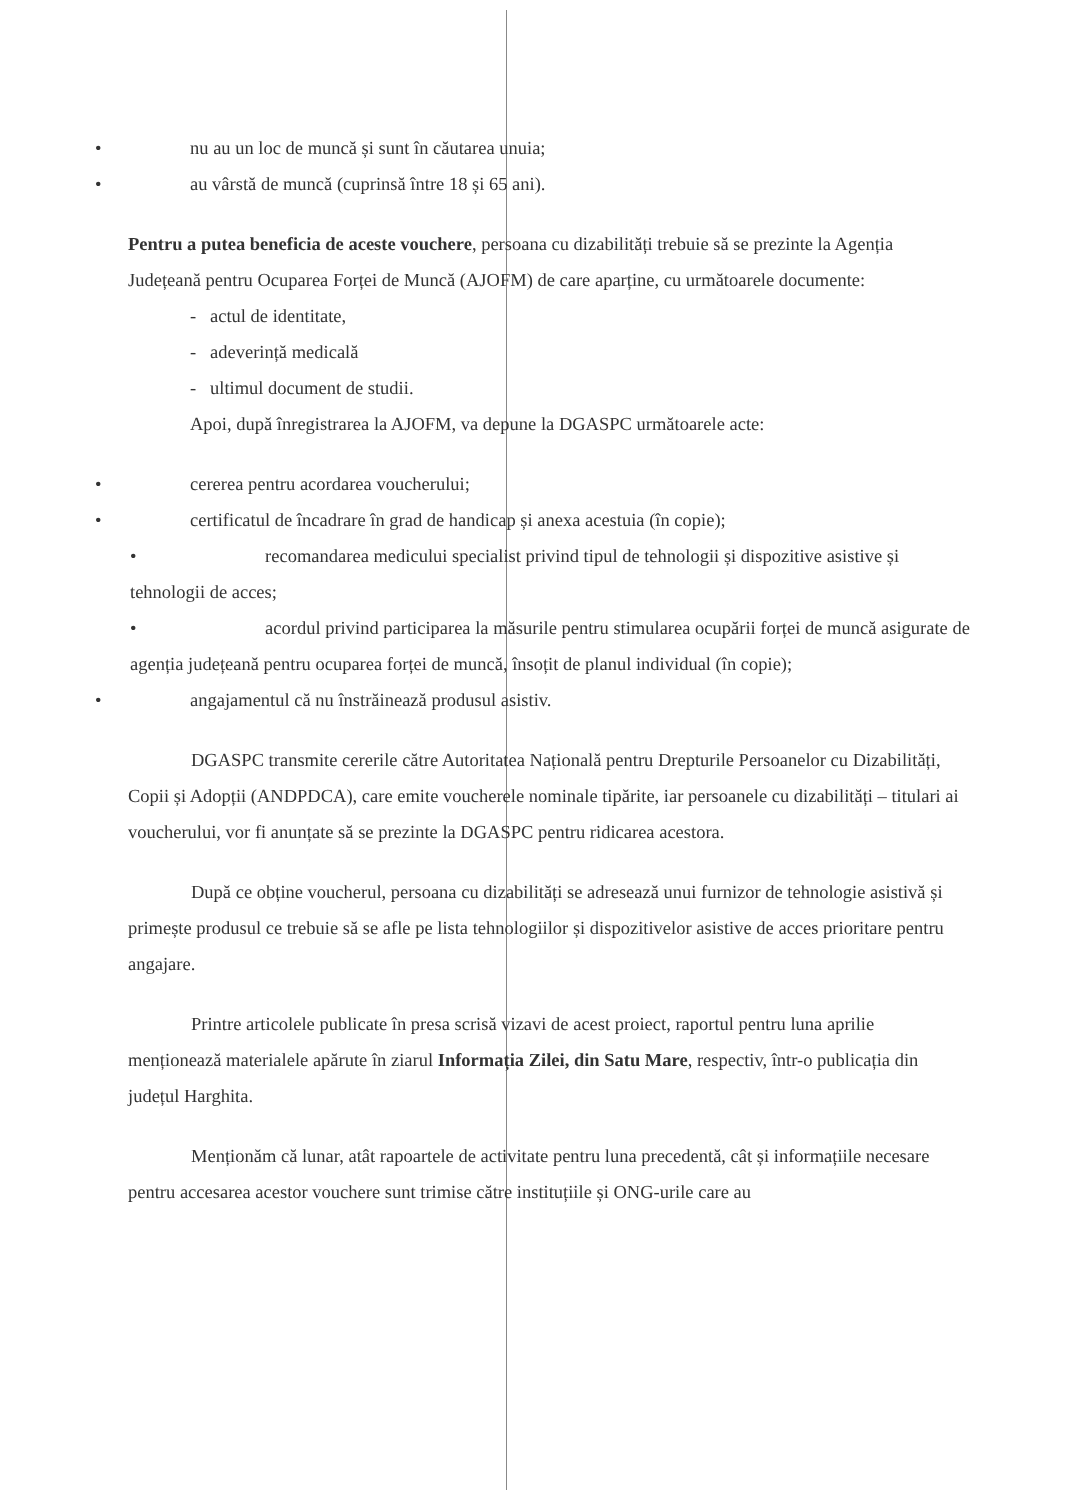• nu au un loc de muncă și sunt în căutarea unuia;
• au vârstă de muncă (cuprinsă între 18 și 65 ani).
Pentru a putea beneficia de aceste vouchere, persoana cu dizabilități trebuie să se prezinte la Agenția Județeană pentru Ocuparea Forței de Muncă (AJOFM) de care aparține, cu următoarele documente:
- actul de identitate,
- adeverință medicală
- ultimul document de studii.
Apoi, după înregistrarea la AJOFM, va depune la DGASPC următoarele acte:
• cererea pentru acordarea voucherului;
• certificatul de încadrare în grad de handicap și anexa acestuia (în copie);
• recomandarea medicului specialist privind tipul de tehnologii și dispozitive asistive și tehnologii de acces;
• acordul privind participarea la măsurile pentru stimularea ocupării forței de muncă asigurate de agenția județeană pentru ocuparea forței de muncă, însoțit de planul individual (în copie);
• angajamentul că nu înstrăinează produsul asistiv.
DGASPC transmite cererile către Autoritatea Națională pentru Drepturile Persoanelor cu Dizabilități, Copii și Adopții (ANDPDCA), care emite voucherele nominale tipărite, iar persoanele cu dizabilități – titulari ai voucherului, vor fi anunțate să se prezinte la DGASPC pentru ridicarea acestora.
După ce obține voucherul, persoana cu dizabilități se adresează unui furnizor de tehnologie asistivă și primește produsul ce trebuie să se afle pe lista tehnologiilor și dispozitivelor asistive de acces prioritare pentru angajare.
Printre articolele publicate în presa scrisă vizavi de acest proiect, raportul pentru luna aprilie menționează materialele apărute în ziarul Informația Zilei, din Satu Mare, respectiv, într-o publicația din județul Harghita.
Menționăm că lunar, atât rapoartele de activitate pentru luna precedentă, cât și informațiile necesare pentru accesarea acestor vouchere sunt trimise către instituțiile și ONG-urile care au